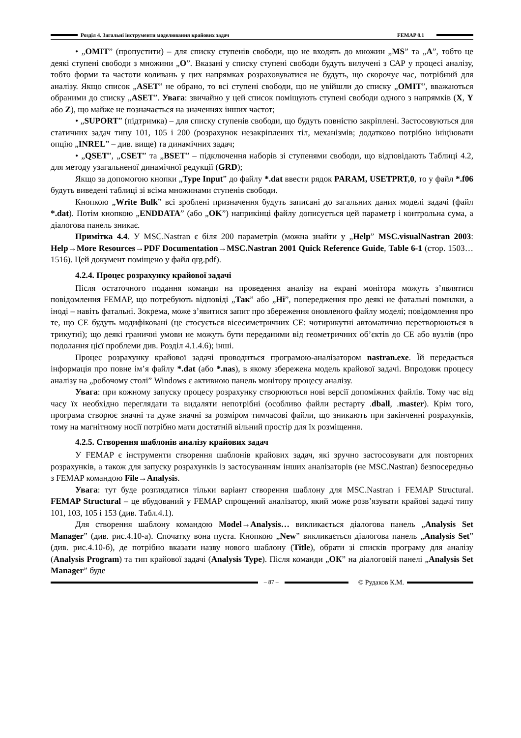Розділ 4. Загальні інструменти моделювання крайових задач FEMAP 8.1
• „OMIT” (пропустити) – для списку ступенів свободи, що не входять до множин „MS” та „A”, тобто це деякі ступені свободи з множини „O”. Вказані у списку ступені свободи будуть вилучені з САР у процесі аналізу, тобто форми та частоти коливань у цих напрямках розраховуватися не будуть, що скорочує час, потрібний для аналізу. Якщо список „ASET” не обрано, то всі ступені свободи, що не увійшли до списку „OMIT”, вважаються обраними до списку „ASET”. Увага: звичайно у цей список поміщують ступені свободи одного з напрямків (X, Y або Z), що майже не позначається на значеннях інших частот;
• „SUPORT” (підтримка) – для списку ступенів свободи, що будуть повністю закріплені. Застосовуються для статичних задач типу 101, 105 і 200 (розрахунок незакріплених тіл, механізмів; додатково потрібно ініціювати опцію „INREL” – див. вище) та динамічних задач;
• „QSET”, „CSET” та „BSET” – підключення наборів зі ступенями свободи, що відповідають Таблиці 4.2, для методу узагальненої динамічної редукції (GRD);
Якщо за допомогою кнопки „Type Input” до файлу *.dat ввести рядок PARAM, USETPRT,0, то у файл *.f06 будуть виведені таблиці зі всіма множинами ступенів свободи.
Кнопкою „Write Bulk” всі зроблені призначення будуть записані до загальних даних моделі задачі (файл *.dat). Потім кнопкою „ENDDATA” (або „OK”) наприкінці файлу дописується цей параметр і контрольна сума, а діалогова панель зникає.
Примітка 4.4. У MSC.Nastran є біля 200 параметрів (можна знайти у „Help” MSC.visualNastran 2003: Help→More Resources→PDF Documentation→MSC.Nastran 2001 Quick Reference Guide, Table 6-1 (стор. 1503…1516). Цей документ поміщено у файл qrg.pdf).
4.2.4. Процес розрахунку крайової задачі
Після остаточного подання команди на проведення аналізу на екрані монітора можуть з’являтися повідомлення FEMAP, що потребують відповіді „Так” або „Ні”, попередження про деякі не фатальні помилки, а іноді – навіть фатальні. Зокрема, може з’явитися запит про збереження оновленого файлу моделі; повідомлення про те, що СЕ будуть модифіковані (це стосується вісесиметричних СЕ: чотирикутні автоматично перетворюються в трикутні); що деякі граничні умови не можуть бути переданими від геометричних об’єктів до СЕ або вузлів (про подолання цієї проблеми див. Розділ 4.1.4.6); інші.
Процес розрахунку крайової задачі проводиться програмою-аналізатором nastran.exe. Їй передається інформація про повне ім’я файлу *.dat (або *.nas), в якому збережена модель крайової задачі. Впродовж процесу аналізу на „робочому столі” Windows є активною панель монітору процесу аналізу.
Увага: при кожному запуску процесу розрахунку створюються нові версії допоміжних файлів. Тому час від часу їх необхідно переглядати та видаляти непотрібні (особливо файли рестарту .dball, .master). Крім того, програма створює значні та дуже значні за розміром тимчасові файли, що зникають при закінченні розрахунків, тому на магнітному носії потрібно мати достатній вільний простір для їх розміщення.
4.2.5. Створення шаблонів аналізу крайових задач
У FEMAP є інструменти створення шаблонів крайових задач, які зручно застосовувати для повторних розрахунків, а також для запуску розрахунків із застосуванням інших аналізаторів (не MSC.Nastran) безпосередньо з FEMAP командою File→Analysis.
Увага: тут буде розглядатися тільки варіант створення шаблону для MSC.Nastran і FEMAP Structural. FEMAP Structural – це вбудований у FEMAP спрощений аналізатор, який може розв’язувати крайові задачі типу 101, 103, 105 і 153 (див. Табл.4.1).
Для створення шаблону командою Model→Analysis… викликається діалогова панель „Analysis Set Manager” (див. рис.4.10-а). Спочатку вона пуста. Кнопкою „New” викликається діалогова панель „Analysis Set” (див. рис.4.10-б), де потрібно вказати назву нового шаблону (Title), обрати зі списків програму для аналізу (Analysis Program) та тип крайової задачі (Analysis Type). Після команди „ОК” на діалоговій панелі „Analysis Set Manager” буде
– 87 – © Рудаков К.М.